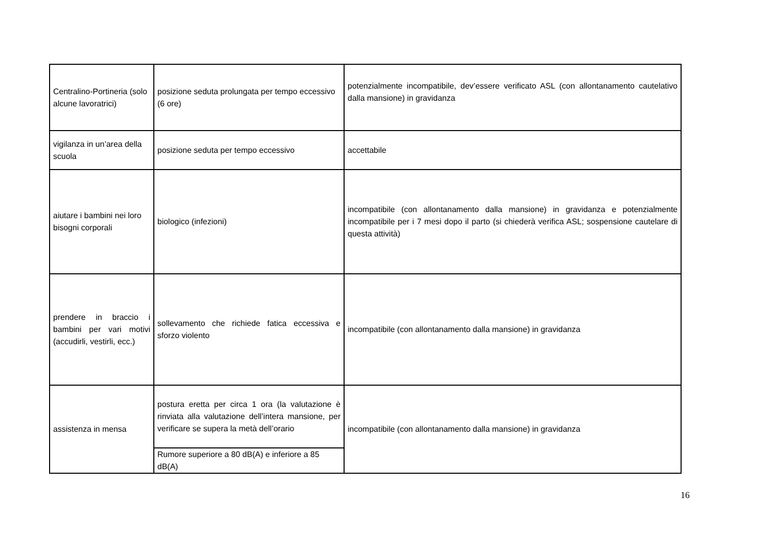| Centralino-Portineria (solo alcune lavoratrici) | posizione seduta prolungata per tempo eccessivo (6 ore) | potenzialmente incompatibile, dev’essere verificato ASL (con allontanamento cautelativo dalla mansione) in gravidanza |
| vigilanza in un’area della scuola | posizione seduta per tempo eccessivo | accettabile |
| aiutare i bambini nei loro bisogni corporali | biologico (infezioni) | incompatibile (con allontanamento dalla mansione) in gravidanza e potenzialmente incompatibile per i 7 mesi dopo il parto (si chiederà verifica ASL; sospensione cautelare di questa attività) |
| prendere in braccio i bambini per vari motivi (accudirli, vestirli, ecc.) | sollevamento che richiede fatica eccessiva e sforzo violento | incompatibile (con allontanamento dalla mansione) in gravidanza |
| assistenza in mensa | postura eretta per circa 1 ora (la valutazione è rinviata alla valutazione dell’intera mansione, per verificare se supera la metà dell’orario | incompatibile (con allontanamento dalla mansione) in gravidanza |
| | Rumore superiore a 80 dB(A) e inferiore a 85 dB(A) | |
16